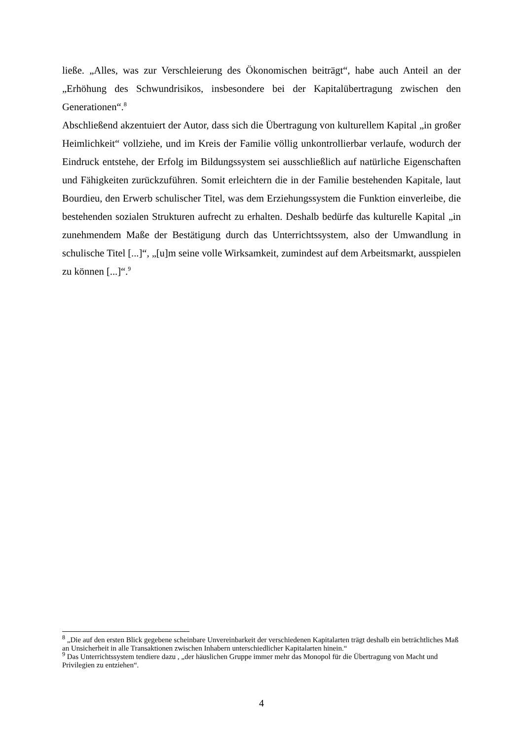ließe. „Alles, was zur Verschleierung des Ökonomischen beiträgt“, habe auch Anteil an der „Erhöhung des Schwundrisikos, insbesondere bei der Kapitalübertragung zwischen den Generationen“.<sup>8</sup>
Abschließend akzentuiert der Autor, dass sich die Übertragung von kulturellem Kapital „in großer Heimlichkeit“ vollziehe, und im Kreis der Familie völlig unkontrollierbar verlaufe, wodurch der Eindruck entstehe, der Erfolg im Bildungssystem sei ausschließlich auf natürliche Eigenschaften und Fähigkeiten zurückzuführen. Somit erleichtern die in der Familie bestehenden Kapitale, laut Bourdieu, den Erwerb schulischer Titel, was dem Erziehungssystem die Funktion einverleibe, die bestehenden sozialen Strukturen aufrecht zu erhalten. Deshalb bedürfe das kulturelle Kapital „in zunehmendem Maße der Bestätigung durch das Unterrichtssystem, also der Umwandlung in schulische Titel [...]“, „[u]m seine volle Wirksamkeit, zumindest auf dem Arbeitsmarkt, ausspielen zu können [...]“.<sup>9</sup>
<sup>8</sup> „Die auf den ersten Blick gegebene scheinbare Unvereinbarkeit der verschiedenen Kapitalarten trägt deshalb ein beträchtliches Maß an Unsicherheit in alle Transaktionen zwischen Inhabern unterschiedlicher Kapitalarten hinein.“
<sup>9</sup> Das Unterrichtssystem tendiere dazu , „der häuslichen Gruppe immer mehr das Monopol für die Übertragung von Macht und Privilegien zu entziehen“.
4